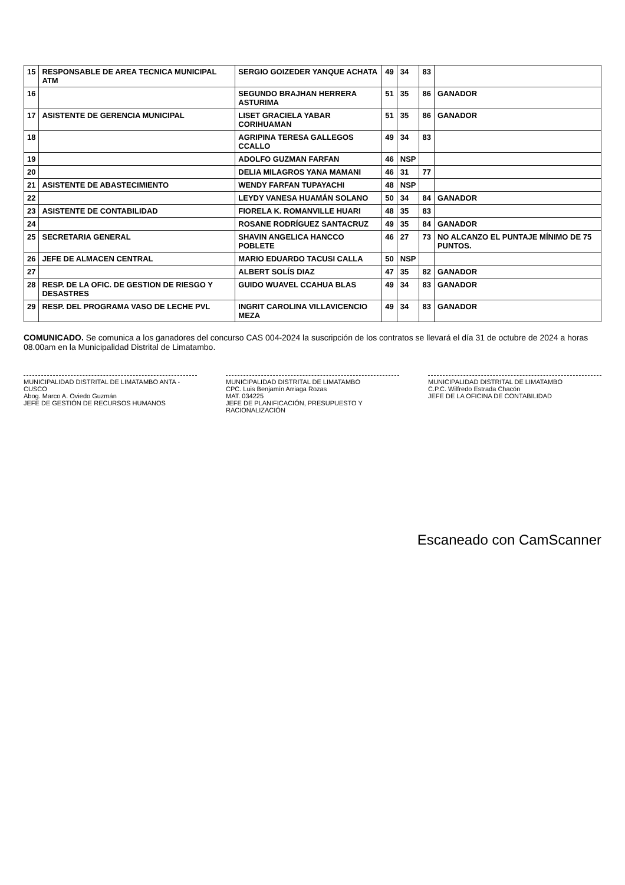| 15 | RESPONSABLE DE AREA TECNICA MUNICIPAL ATM | SERGIO GOIZEDER YANQUE ACHATA | 49 | 34 | 83 | |
| 16 | | SEGUNDO BRAJHAN HERRERA ASTURIMA | 51 | 35 | 86 | GANADOR |
| 17 | ASISTENTE DE GERENCIA MUNICIPAL | LISET GRACIELA YABAR CORIHUAMAN | 51 | 35 | 86 | GANADOR |
| 18 | | AGRIPINA TERESA GALLEGOS CCALLO | 49 | 34 | 83 | |
| 19 | | ADOLFO GUZMAN FARFAN | 46 | NSP | | |
| 20 | | DELIA MILAGROS YANA MAMANI | 46 | 31 | 77 | |
| 21 | ASISTENTE DE ABASTECIMIENTO | WENDY FARFAN TUPAYACHI | 48 | NSP | | |
| 22 | | LEYDY VANESA HUAMÁN SOLANO | 50 | 34 | 84 | GANADOR |
| 23 | ASISTENTE DE CONTABILIDAD | FIORELA K. ROMANVILLE HUARI | 48 | 35 | 83 | |
| 24 | | ROSANE RODRÍGUEZ SANTACRUZ | 49 | 35 | 84 | GANADOR |
| 25 | SECRETARIA GENERAL | SHAVIN ANGELICA HANCCO POBLETE | 46 | 27 | 73 | NO ALCANZO EL PUNTAJE MÍNIMO DE 75 PUNTOS. |
| 26 | JEFE DE ALMACEN CENTRAL | MARIO EDUARDO TACUSI CALLA | 50 | NSP | | |
| 27 | | ALBERT SOLÍS DIAZ | 47 | 35 | 82 | GANADOR |
| 28 | RESP. DE LA OFIC. DE GESTION DE RIESGO Y DESASTRES | GUIDO WUAVEL CCAHUA BLAS | 49 | 34 | 83 | GANADOR |
| 29 | RESP. DEL PROGRAMA VASO DE LECHE PVL | INGRIT CAROLINA VILLAVICENCIO MEZA | 49 | 34 | 83 | GANADOR |
COMUNICADO. Se comunica a los ganadores del concurso CAS 004-2024 la suscripción de los contratos se llevará el día 31 de octubre de 2024 a horas 08.00am en la Municipalidad Distrital de Limatambo.
MUNICIPALIDAD DISTRITAL DE LIMATAMBO ANTA - CUSCO
Abog. Marco A. Oviedo Guzmán
JEFE DE GESTIÓN DE RECURSOS HUMANOS
MUNICIPALIDAD DISTRITAL DE LIMATAMBO
CPC. Luis Benjamín Arriaga Rozas
MAT. 034225
JEFE DE PLANIFICACIÓN, PRESUPUESTO Y RACIONALIZACIÓN
MUNICIPALIDAD DISTRITAL DE LIMATAMBO
C.P.C. Wilfredo Estrada Chacón
JEFE DE LA OFICINA DE CONTABILIDAD
Escaneado con CamScanner